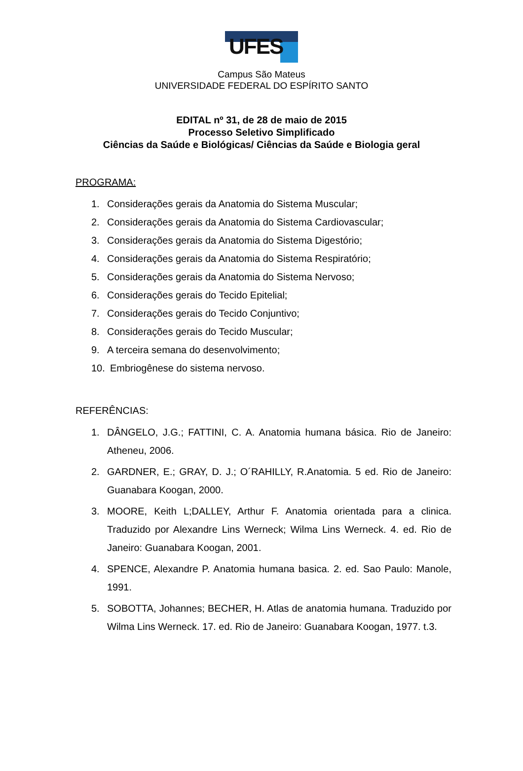UFES
Campus São Mateus
UNIVERSIDADE FEDERAL DO ESPÍRITO SANTO
EDITAL nº 31, de 28 de maio de 2015
Processo Seletivo Simplificado
Ciências da Saúde e Biológicas/ Ciências da Saúde e Biologia geral
PROGRAMA:
1. Considerações gerais da Anatomia do Sistema Muscular;
2. Considerações gerais da Anatomia do Sistema Cardiovascular;
3. Considerações gerais da Anatomia do Sistema Digestório;
4. Considerações gerais da Anatomia do Sistema Respiratório;
5. Considerações gerais da Anatomia do Sistema Nervoso;
6. Considerações gerais do Tecido Epitelial;
7. Considerações gerais do Tecido Conjuntivo;
8. Considerações gerais do Tecido Muscular;
9. A terceira semana do desenvolvimento;
10. Embriogênese do sistema nervoso.
REFERÊNCIAS:
1. DÂNGELO, J.G.; FATTINI, C. A. Anatomia humana básica. Rio de Janeiro: Atheneu, 2006.
2. GARDNER, E.; GRAY, D. J.; O´RAHILLY, R.Anatomia. 5 ed. Rio de Janeiro: Guanabara Koogan, 2000.
3. MOORE, Keith L;DALLEY, Arthur F. Anatomia orientada para a clinica. Traduzido por Alexandre Lins Werneck; Wilma Lins Werneck. 4. ed. Rio de Janeiro: Guanabara Koogan, 2001.
4. SPENCE, Alexandre P. Anatomia humana basica. 2. ed. Sao Paulo: Manole, 1991.
5. SOBOTTA, Johannes; BECHER, H. Atlas de anatomia humana. Traduzido por Wilma Lins Werneck. 17. ed. Rio de Janeiro: Guanabara Koogan, 1977. t.3.